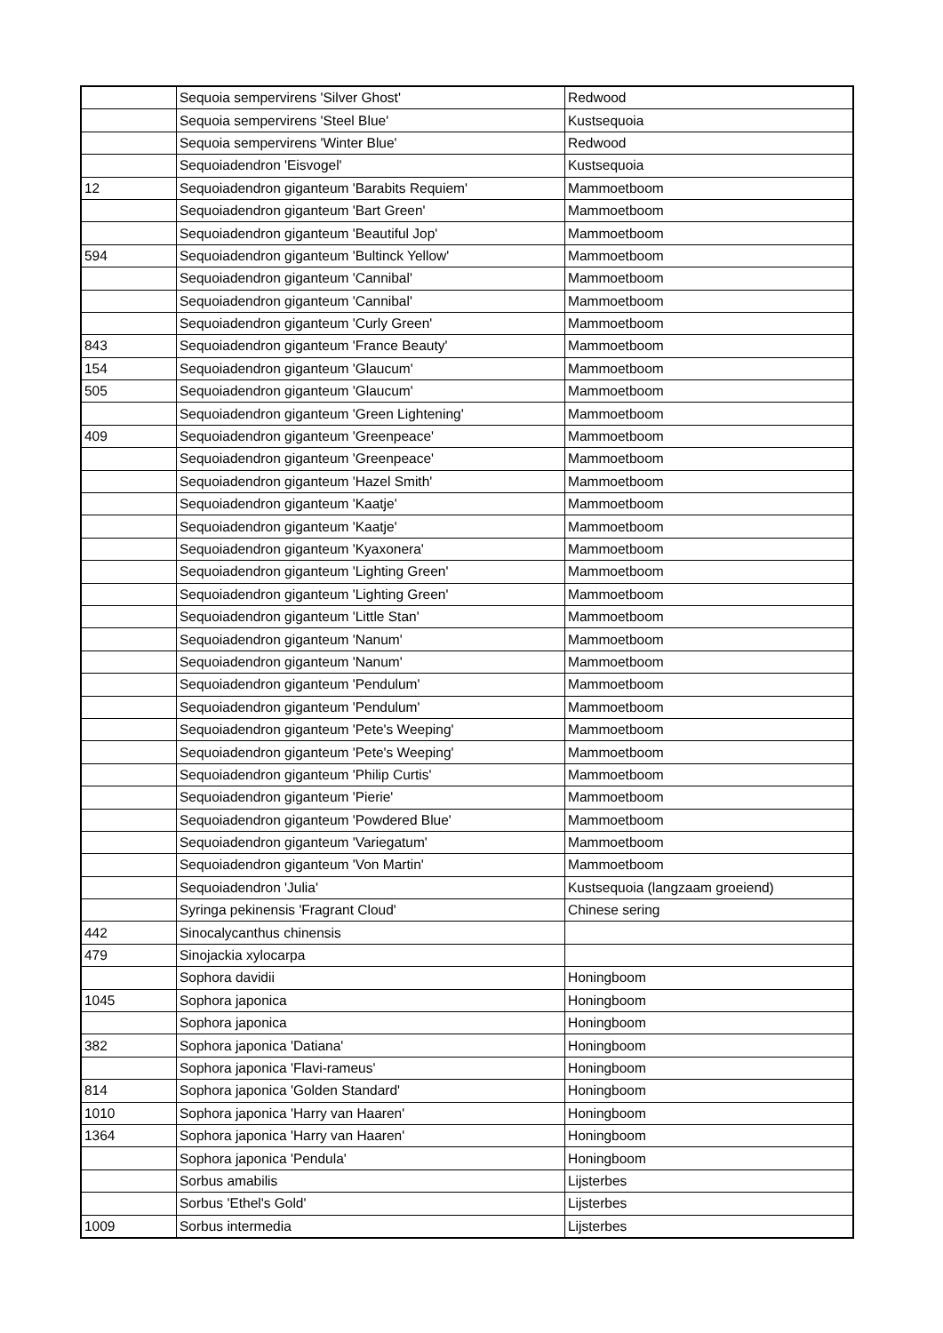| | Sequoia sempervirens 'Silver Ghost' | Redwood |
| | Sequoia sempervirens 'Steel Blue' | Kustsequoia |
| | Sequoia sempervirens 'Winter Blue' | Redwood |
| | Sequoiadendron 'Eisvogel' | Kustsequoia |
| 12 | Sequoiadendron giganteum 'Barabits Requiem' | Mammoetboom |
| | Sequoiadendron giganteum 'Bart Green' | Mammoetboom |
| | Sequoiadendron giganteum 'Beautiful Jop' | Mammoetboom |
| 594 | Sequoiadendron giganteum 'Bultinck Yellow' | Mammoetboom |
| | Sequoiadendron giganteum 'Cannibal' | Mammoetboom |
| | Sequoiadendron giganteum 'Cannibal' | Mammoetboom |
| | Sequoiadendron giganteum 'Curly Green' | Mammoetboom |
| 843 | Sequoiadendron giganteum 'France Beauty' | Mammoetboom |
| 154 | Sequoiadendron giganteum 'Glaucum' | Mammoetboom |
| 505 | Sequoiadendron giganteum 'Glaucum' | Mammoetboom |
| | Sequoiadendron giganteum 'Green Lightening' | Mammoetboom |
| 409 | Sequoiadendron giganteum 'Greenpeace' | Mammoetboom |
| | Sequoiadendron giganteum 'Greenpeace' | Mammoetboom |
| | Sequoiadendron giganteum 'Hazel Smith' | Mammoetboom |
| | Sequoiadendron giganteum 'Kaatje' | Mammoetboom |
| | Sequoiadendron giganteum 'Kaatje' | Mammoetboom |
| | Sequoiadendron giganteum 'Kyaxonera' | Mammoetboom |
| | Sequoiadendron giganteum 'Lighting Green' | Mammoetboom |
| | Sequoiadendron giganteum 'Lighting Green' | Mammoetboom |
| | Sequoiadendron giganteum 'Little Stan' | Mammoetboom |
| | Sequoiadendron giganteum 'Nanum' | Mammoetboom |
| | Sequoiadendron giganteum 'Nanum' | Mammoetboom |
| | Sequoiadendron giganteum 'Pendulum' | Mammoetboom |
| | Sequoiadendron giganteum 'Pendulum' | Mammoetboom |
| | Sequoiadendron giganteum 'Pete's Weeping' | Mammoetboom |
| | Sequoiadendron giganteum 'Pete's Weeping' | Mammoetboom |
| | Sequoiadendron giganteum 'Philip Curtis' | Mammoetboom |
| | Sequoiadendron giganteum 'Pierie' | Mammoetboom |
| | Sequoiadendron giganteum 'Powdered Blue' | Mammoetboom |
| | Sequoiadendron giganteum 'Variegatum' | Mammoetboom |
| | Sequoiadendron giganteum 'Von Martin' | Mammoetboom |
| | Sequoiadendron 'Julia' | Kustsequoia (langzaam groeiend) |
| | Syringa pekinensis 'Fragrant Cloud' | Chinese sering |
| 442 | Sinocalycanthus chinensis | |
| 479 | Sinojackia xylocarpa | |
| | Sophora davidii | Honingboom |
| 1045 | Sophora japonica | Honingboom |
| | Sophora japonica | Honingboom |
| 382 | Sophora japonica 'Datiana' | Honingboom |
| | Sophora japonica 'Flavi-rameus' | Honingboom |
| 814 | Sophora japonica 'Golden Standard' | Honingboom |
| 1010 | Sophora japonica 'Harry van Haaren' | Honingboom |
| 1364 | Sophora japonica 'Harry van Haaren' | Honingboom |
| | Sophora japonica 'Pendula' | Honingboom |
| | Sorbus amabilis | Lijsterbes |
| | Sorbus 'Ethel's Gold' | Lijsterbes |
| 1009 | Sorbus intermedia | Lijsterbes |